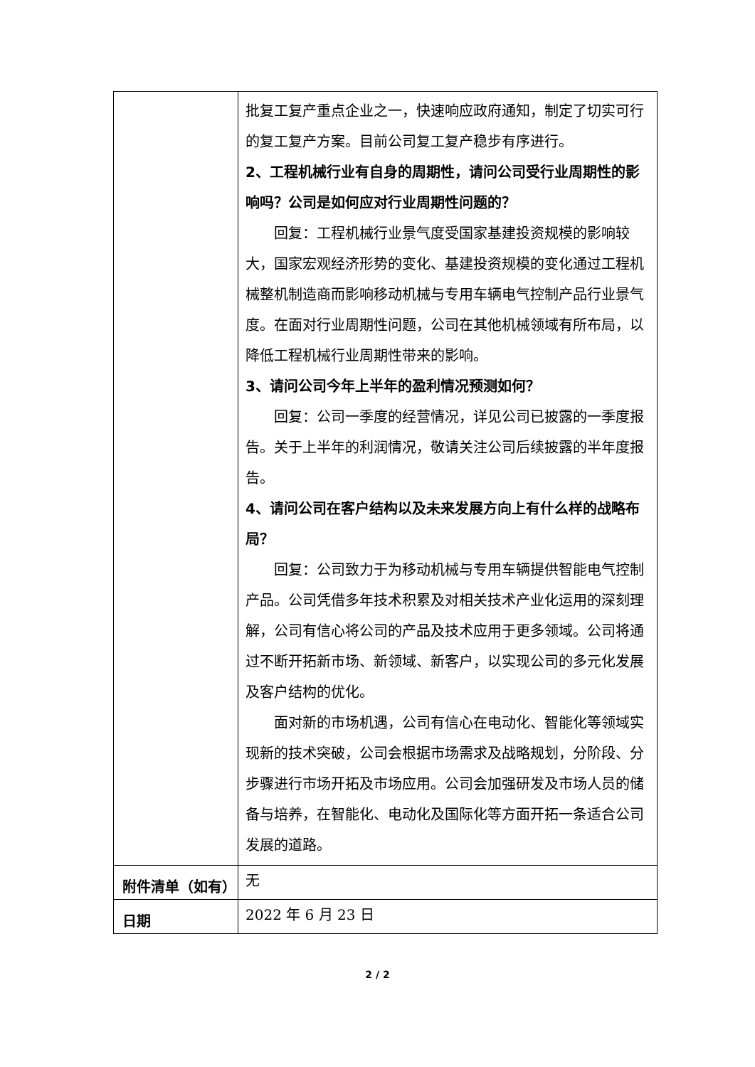| | 批复工复产重点企业之一，快速响应政府通知，制定了切实可行的复工复产方案。目前公司复工复产稳步有序进行。 2、工程机械行业有自身的周期性，请问公司受行业周期性的影响吗？公司是如何应对行业周期性问题的？ 回复：工程机械行业景气度受国家基建投资规模的影响较大，国家宏观经济形势的变化、基建投资规模的变化通过工程机械整机制造商而影响移动机械与专用车辆电气控制产品行业景气度。在面对行业周期性问题，公司在其他机械领域有所布局，以降低工程机械行业周期性带来的影响。 3、请问公司今年上半年的盈利情况预测如何？ 回复：公司一季度的经营情况，详见公司已披露的一季度报告。关于上半年的利润情况，敬请关注公司后续披露的半年度报告。 4、请问公司在客户结构以及未来发展方向上有什么样的战略布局？ 回复：公司致力于为移动机械与专用车辆提供智能电气控制产品。公司凭借多年技术积累及对相关技术产业化运用的深刻理解，公司有信心将公司的产品及技术应用于更多领域。公司将通过不断开拓新市场、新领域、新客户，以实现公司的多元化发展及客户结构的优化。 面对新的市场机遇，公司有信心在电动化、智能化等领域实现新的技术突破，公司会根据市场需求及战略规划，分阶段、分步骤进行市场开拓及市场应用。公司会加强研发及市场人员的储备与培养，在智能化、电动化及国际化等方面开拓一条适合公司发展的道路。 |
| 附件清单（如有） | 无 |
| 日期 | 2022 年 6 月 23 日 |
2 / 2